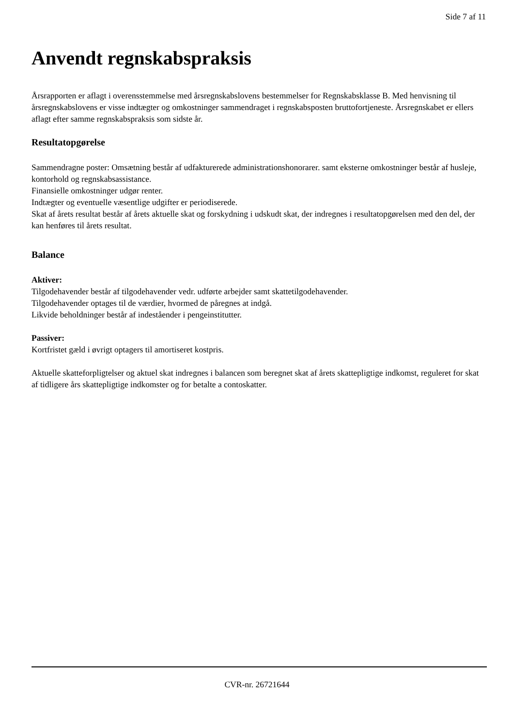Side 7 af 11
Anvendt regnskabspraksis
Årsrapporten er aflagt i overensstemmelse med årsregnskabslovens bestemmelser for Regnskabsklasse B. Med henvisning til årsregnskabslovens er visse indtægter og omkostninger sammendraget i regnskabsposten bruttofortjeneste. Årsregnskabet er ellers aflagt efter samme regnskabspraksis som sidste år.
Resultatopgørelse
Sammendragne poster: Omsætning består af udfakturerede administrationshonorarer. samt eksterne omkostninger består af husleje, kontorhold og regnskabsassistance.
Finansielle omkostninger udgør renter.
Indtægter og eventuelle væsentlige udgifter er periodiserede.
Skat af årets resultat består af årets aktuelle skat og forskydning i udskudt skat, der indregnes i resultatopgørelsen med den del, der kan henføres til årets resultat.
Balance
Aktiver:
Tilgodehavender består af tilgodehavender vedr. udførte arbejder samt skattetilgodehavender.
Tilgodehavender optages til de værdier, hvormed de påregnes at indgå.
Likvide beholdninger består af indeståender i pengeinstitutter.
Passiver:
Kortfristet gæld i øvrigt optagers til amortiseret kostpris.
Aktuelle skatteforpligtelser og aktuel skat indregnes i balancen som beregnet skat af årets skattepligtige indkomst, reguleret for skat af tidligere års skattepligtige indkomster og for betalte a contoskatter.
CVR-nr. 26721644